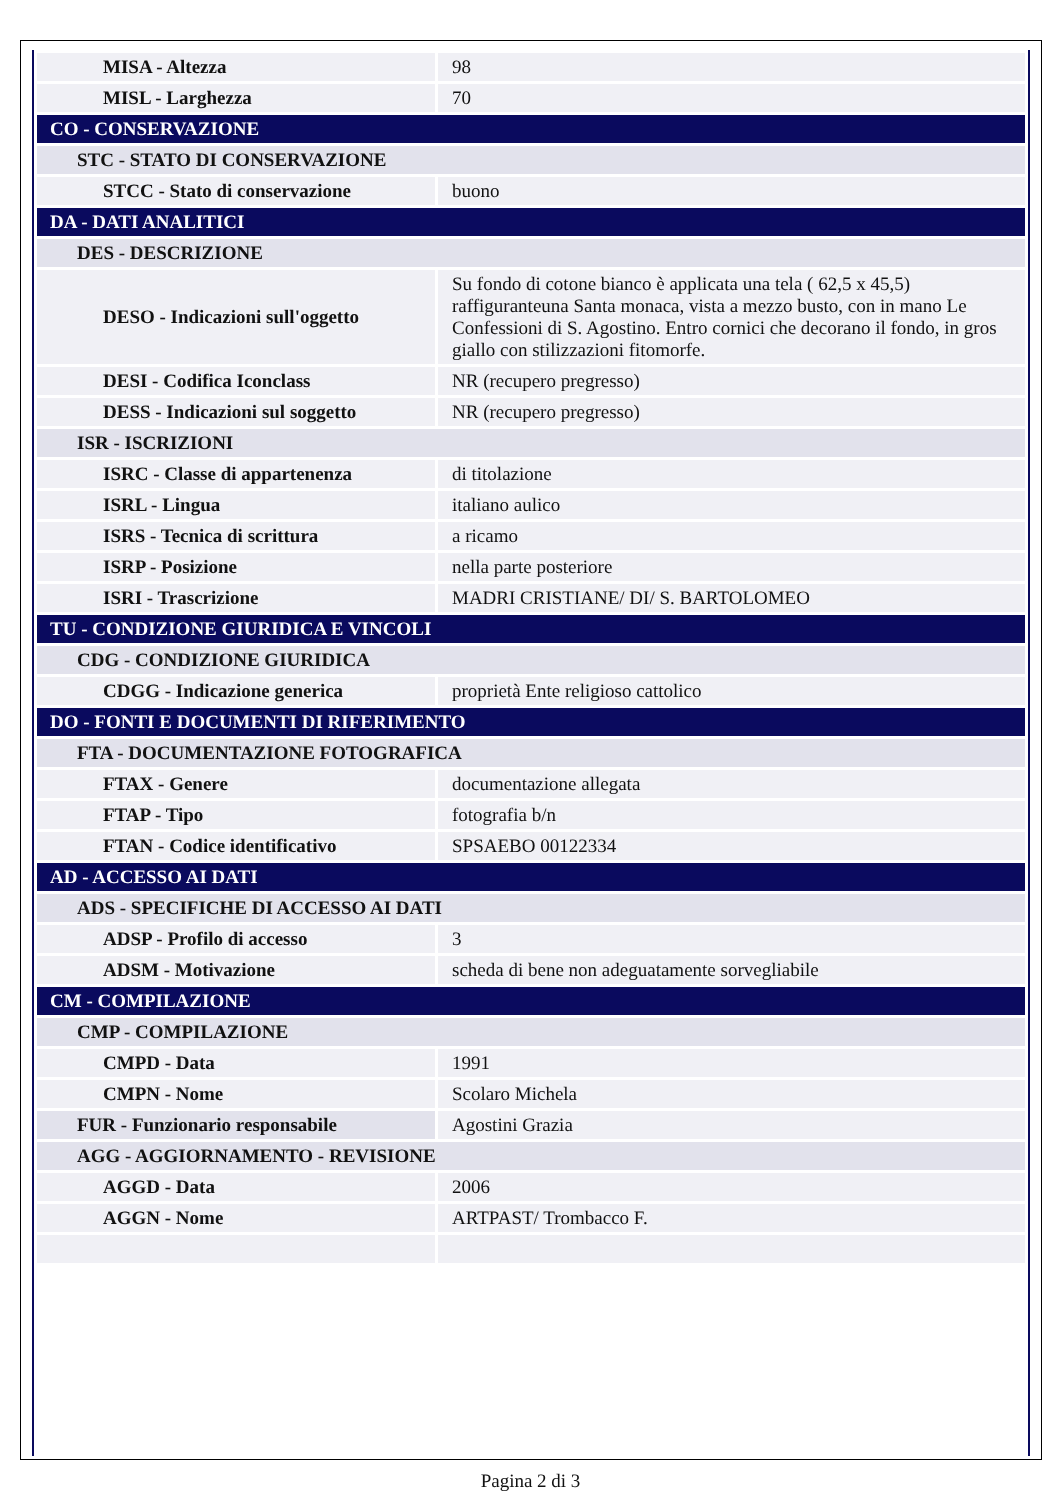| MISA - Altezza | 98 |
| MISL - Larghezza | 70 |
| CO - CONSERVAZIONE | |
| STC - STATO DI CONSERVAZIONE | |
| STCC - Stato di conservazione | buono |
| DA - DATI ANALITICI | |
| DES - DESCRIZIONE | |
| DESO - Indicazioni sull'oggetto | Su fondo di cotone bianco è applicata una tela ( 62,5 x 45,5) raffiguranteuna Santa monaca, vista a mezzo busto, con in mano Le Confessioni di S. Agostino. Entro cornici che decorano il fondo, in gros giallo con stilizzazioni fitomorfe. |
| DESI - Codifica Iconclass | NR (recupero pregresso) |
| DESS - Indicazioni sul soggetto | NR (recupero pregresso) |
| ISR - ISCRIZIONI | |
| ISRC - Classe di appartenenza | di titolazione |
| ISRL - Lingua | italiano aulico |
| ISRS - Tecnica di scrittura | a ricamo |
| ISRP - Posizione | nella parte posteriore |
| ISRI - Trascrizione | MADRI CRISTIANE/ DI/ S. BARTOLOMEO |
| TU - CONDIZIONE GIURIDICA E VINCOLI | |
| CDG - CONDIZIONE GIURIDICA | |
| CDGG - Indicazione generica | proprietà Ente religioso cattolico |
| DO - FONTI E DOCUMENTI DI RIFERIMENTO | |
| FTA - DOCUMENTAZIONE FOTOGRAFICA | |
| FTAX - Genere | documentazione allegata |
| FTAP - Tipo | fotografia b/n |
| FTAN - Codice identificativo | SPSAEBO 00122334 |
| AD - ACCESSO AI DATI | |
| ADS - SPECIFICHE DI ACCESSO AI DATI | |
| ADSP - Profilo di accesso | 3 |
| ADSM - Motivazione | scheda di bene non adeguatamente sorvegliabile |
| CM - COMPILAZIONE | |
| CMP - COMPILAZIONE | |
| CMPD - Data | 1991 |
| CMPN - Nome | Scolaro Michela |
| FUR - Funzionario responsabile | Agostini Grazia |
| AGG - AGGIORNAMENTO - REVISIONE | |
| AGGD - Data | 2006 |
| AGGN - Nome | ARTPAST/ Trombacco F. |
Pagina 2 di 3